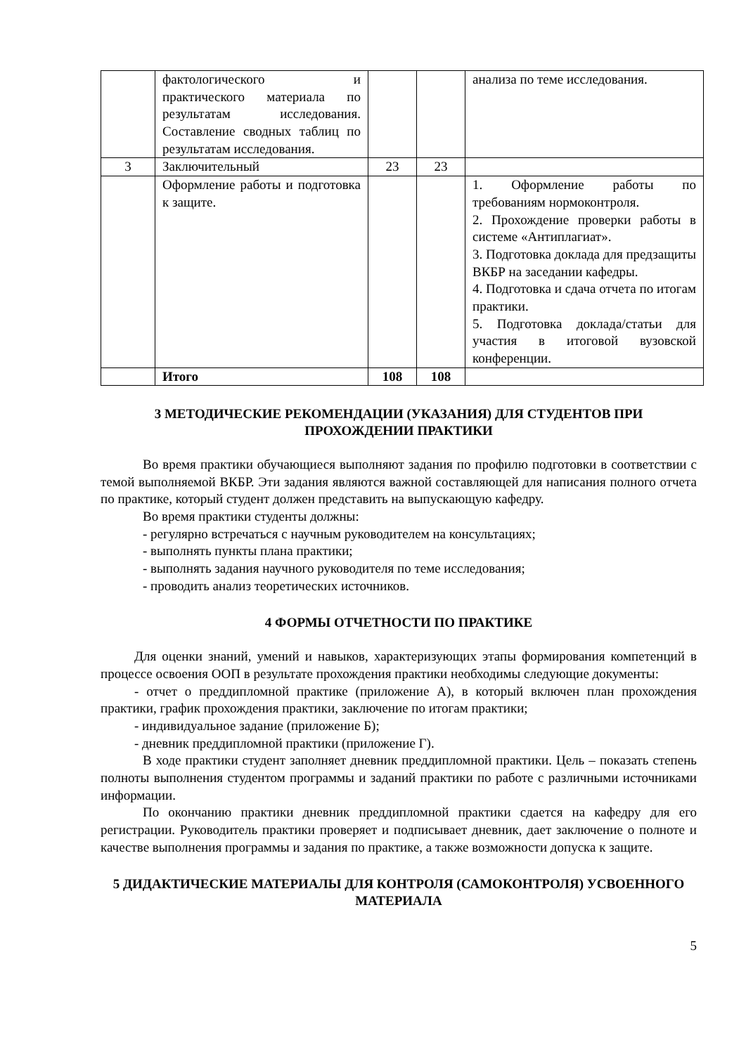| | фактологического и практического материала по результатам исследования. Составление сводных таблиц по результатам исследования. | | | анализа по теме исследования. |
| 3 | Заключительный | 23 | 23 | |
| | Оформление работы и подготовка к защите. | | | 1. Оформление работы по требованиям нормоконтроля. 2. Прохождение проверки работы в системе «Антиплагиат». 3. Подготовка доклада для предзащиты ВКБР на заседании кафедры. 4. Подготовка и сдача отчета по итогам практики. 5. Подготовка доклада/статьи для участия в итоговой вузовской конференции. |
| | Итого | 108 | 108 | |
3 МЕТОДИЧЕСКИЕ РЕКОМЕНДАЦИИ (УКАЗАНИЯ) ДЛЯ СТУДЕНТОВ ПРИ ПРОХОЖДЕНИИ ПРАКТИКИ
Во время практики обучающиеся выполняют задания по профилю подготовки в соответствии с темой выполняемой ВКБР. Эти задания являются важной составляющей для написания полного отчета по практике, который студент должен представить на выпускающую кафедру.
Во время практики студенты должны:
- регулярно встречаться с научным руководителем на консультациях;
- выполнять пункты плана практики;
- выполнять задания научного руководителя по теме исследования;
- проводить анализ теоретических источников.
4 ФОРМЫ ОТЧЕТНОСТИ ПО ПРАКТИКЕ
Для оценки знаний, умений и навыков, характеризующих этапы формирования компетенций в процессе освоения ООП в результате прохождения практики необходимы следующие документы:
- отчет о преддипломной практике (приложение А), в который включен план прохождения практики, график прохождения практики, заключение по итогам практики;
- индивидуальное задание (приложение Б);
- дневник преддипломной практики (приложение Г).
В ходе практики студент заполняет дневник преддипломной практики. Цель – показать степень полноты выполнения студентом программы и заданий практики по работе с различными источниками информации.
По окончанию практики дневник преддипломной практики сдается на кафедру для его регистрации. Руководитель практики проверяет и подписывает дневник, дает заключение о полноте и качестве выполнения программы и задания по практике, а также возможности допуска к защите.
5 ДИДАКТИЧЕСКИЕ МАТЕРИАЛЫ ДЛЯ КОНТРОЛЯ (САМОКОНТРОЛЯ) УСВОЕННОГО МАТЕРИАЛА
5